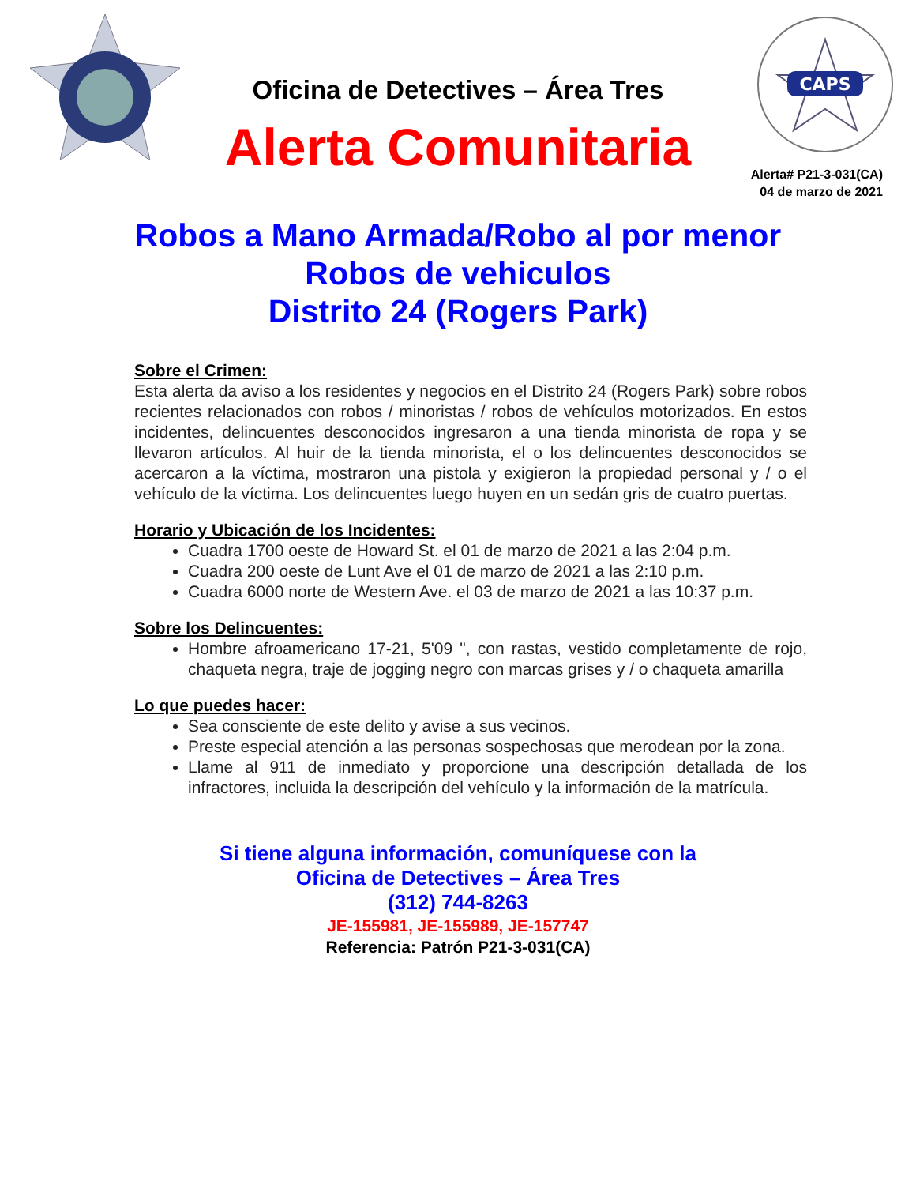CAPS
Oficina de Detectives – Área Tres
Alerta Comunitaria
Alerta# P21-3-031(CA)
04 de marzo de 2021
Robos a Mano Armada/Robo al por menor
Robos de vehiculos
Distrito 24 (Rogers Park)
Sobre el Crimen:
Esta alerta da aviso a los residentes y negocios en el Distrito 24 (Rogers Park) sobre robos recientes relacionados con robos / minoristas / robos de vehículos motorizados. En estos incidentes, delincuentes desconocidos ingresaron a una tienda minorista de ropa y se llevaron artículos. Al huir de la tienda minorista, el o los delincuentes desconocidos se acercaron a la víctima, mostraron una pistola y exigieron la propiedad personal y / o el vehículo de la víctima. Los delincuentes luego huyen en un sedán gris de cuatro puertas.
Horario y Ubicación de los Incidentes:
Cuadra 1700 oeste de Howard St. el 01 de marzo de 2021 a las 2:04 p.m.
Cuadra 200 oeste de Lunt Ave el 01 de marzo de 2021 a las 2:10 p.m.
Cuadra 6000 norte de Western Ave. el 03 de marzo de 2021 a las 10:37 p.m.
Sobre los Delincuentes:
Hombre afroamericano 17-21, 5'09 ", con rastas, vestido completamente de rojo, chaqueta negra, traje de jogging negro con marcas grises y / o chaqueta amarilla
Lo que puedes hacer:
Sea consciente de este delito y avise a sus vecinos.
Preste especial atención a las personas sospechosas que merodean por la zona.
Llame al 911 de inmediato y proporcione una descripción detallada de los infractores, incluida la descripción del vehículo y la información de la matrícula.
Si tiene alguna información, comuníquese con la
Oficina de Detectives – Área Tres
(312) 744-8263
JE-155981, JE-155989, JE-157747
Referencia: Patrón P21-3-031(CA)